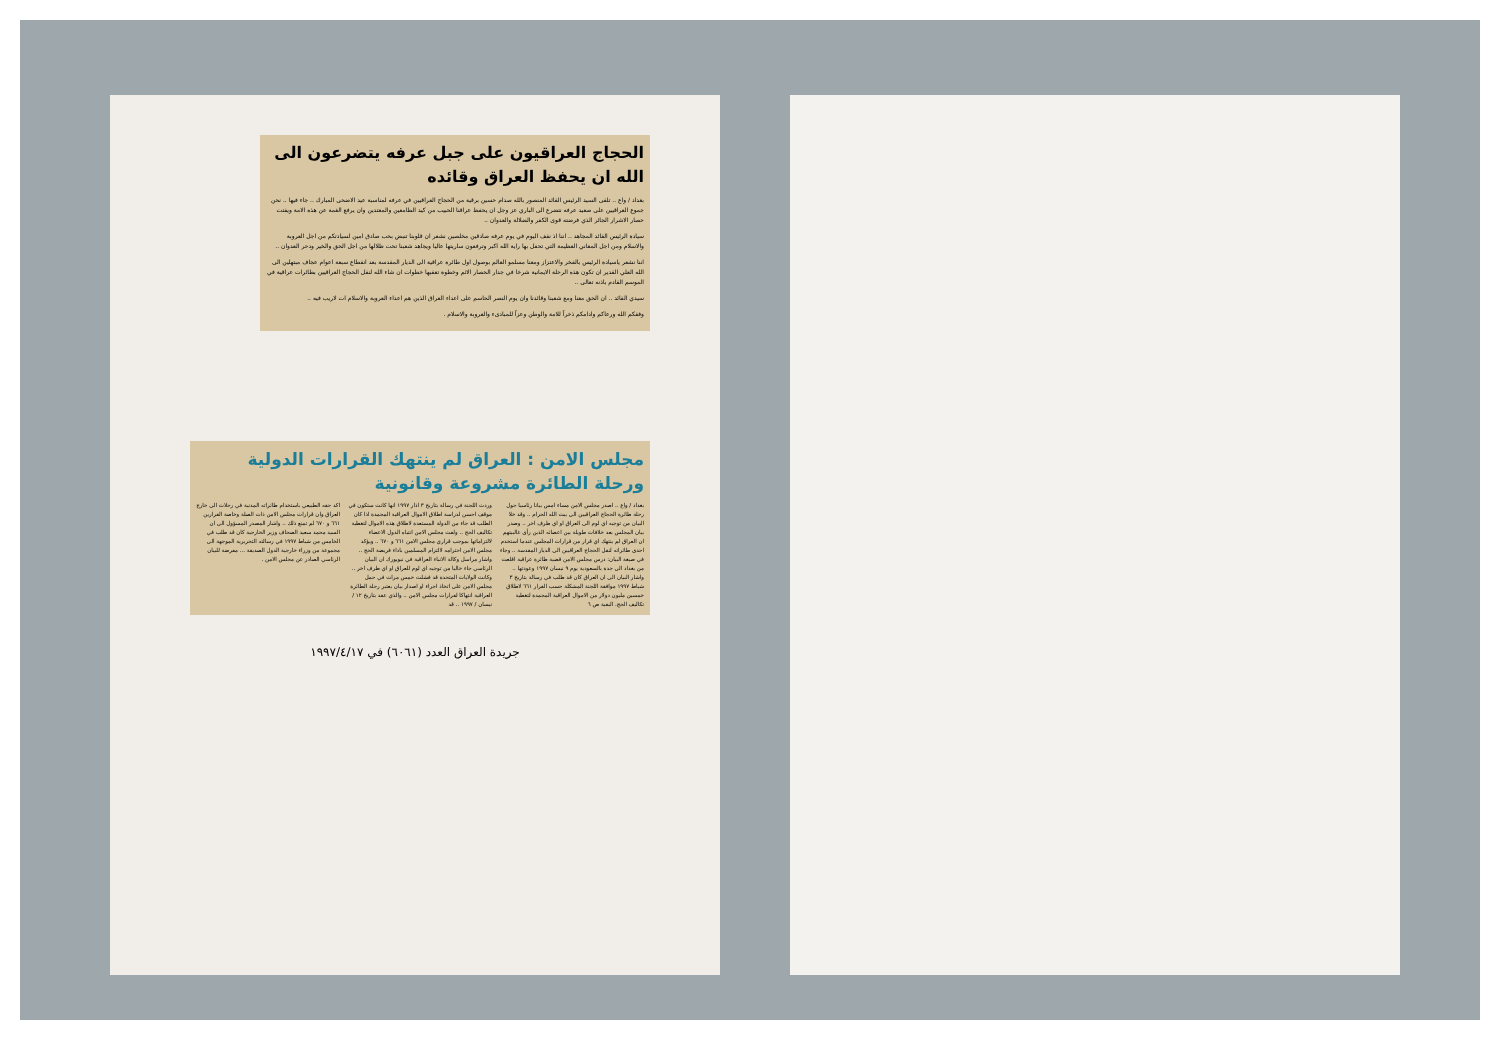الحجاج العراقيون على جبل عرفه يتضرعون الى الله ان يحفظ العراق وقائده
بغداد / واع .. تلقى السيد الرئيس القائد المنصور بالله صدام حسين برقية من الحجاج العراقيين في عرفه لمناسبة عيد الاضحى المبارك .. جاء فيها .. نحن جموع العراقيين على صعيد عرفه نتضرع الى الباري عز وجل ان يحفظ عراقنا الحبيب من كيد الطامعين والمعتدين وان يرفع الغمة عن هذه الامة ويفتت حصار الاشرار الجائر الذي فرضته قوى الكفر والضلالة والعدوان ..
سيادة الرئيس القائد المجاهد .. اننا اذ نقف اليوم في يوم عرفه صادقين مخلصين نشعر ان قلوبنا تنبض بحب صادق امين لسيادتكم من اجل العروبة والاسلام ومن اجل المعاني العظيمة التي تحفل بها راية الله اكبر وترفعون ساريتها عاليا ويجاهد شعبنا تحت ظلالها من اجل الحق والخير ودحر العدوان ..
اننا نشعر ياسيادة الرئيس بالفخر والاعتزاز ومعنا مسلمو العالم بوصول اول طائرة عراقية الى الديار المقدسة بعد انقطاع سبعة اعوام عجاف مبتهلين الى الله العلي القدير ان تكون هذه الرحلة الايمانية شرخا في جدار الحصار الاثم وخطوة تعقبها خطوات ان شاء الله لنقل الحجاج العراقيين بطائرات عراقية في الموسم القادم باذنه تعالى ..
سيدي القائد .. ان الحق معنا ومع شعبنا وقائدنا وان يوم النصر الحاسم على اعداء العراق الذين هم اعداء العروبة والاسلام ات لاريب فيه ..
وفقكم الله ورعاكم وادامكم ذخراً للامة والوطن وعزاً للمبادىء والعروبة والاسلام .
مجلس الامن : العراق لم ينتهك القرارات الدولية ورحلة الطائرة مشروعة وقانونية
بغداد / واع .. اصدر مجلس الامن مساء امس بيانا رئاسيا حول رحلة طائرة الحجاج العراقيين الى بيت الله الحرام .. وقد خلا البيان من توجيه اي لوم الى العراق او اي طرف اخر .. وصدر بيان المجلس بعد خلافات طويلة بين اعضائه الذين رأى غالبيتهم ان العراق لم ينتهك اي قرار من قرارات المجلس عندما استخدم احدى طائراته لنقل الحجاج العراقيين الى الديار المقدسة .. وجاء في صيغة البيان: درس مجلس الامن قضية طائرة عراقية اقلعت من بغداد الى جدة بالسعودية يوم ٩ نيسان ١٩٩٧ وعودتها .. واشار البيان الى ان العراق كان قد طلب في رسالة بتاريخ ٣ شباط ١٩٩٧ موافقة اللجنة المشكلة حسب القرار ٦٦١ لاطلاق خمسين مليون دولار من الاموال العراقية المجمدة لتغطية تكاليف الحج. البقية ص ٦
وردت اللجنة في رسالة بتاريخ ٣ اذار ١٩٩٧ انها كانت ستكون في موقف احسن لدراسة اطلاق الاموال العراقية المجمدة اذا كان الطلب قد جاء من الدولة المستعدة لاطلاق هذه الاموال لتغطية تكاليف الحج .. ولفت مجلس الامن انتباه الدول الاعضاء لالتزاماتها بموجب قراري مجلس الامن ٦٦١ و ٦٧٠ .. ويؤكد مجلس الامن احترامه لالتزام المسلمين باداء فريضة الحج .. واشار مراسل وكالة الانباء العراقية في نيويورك ان البيان الرئاسي جاء خاليا من توجيه اي لوم للعراق او اي طرف اخر .. وكانت الولايات المتحدة قد فشلت خمس مرات في حمل مجلس الامن على اتخاذ اجراء او اصدار بيان يعتبر رحلة الطائرة العراقية انتهاكا لقرارات مجلس الامن .. والذي عقد بتاريخ ١٢ / نيسان / ١٩٩٧ .. قد
اكد حقه الطبيعي باستخدام طائراته المدنية في رحلات الى خارج العراق وان قرارات مجلس الامن ذات الصلة وخاصة القرارين ٦٦١ و ٦٧٠ لم تمنع ذلك .. واشار المصدر المسؤول الى ان السيد محمد سعيد الصحاف وزير الخارجية كان قد طلب في الخامس من شباط ١٩٩٧ في رسالته التحريرية الموجهة الى مجموعة من وزراء خارجية الدول الصديقة ... مفرضة للبيان الرئاسي الصادر عن مجلس الامن .
جريدة العراق العدد (٦٠٦١) في ١٩٩٧/٤/١٧